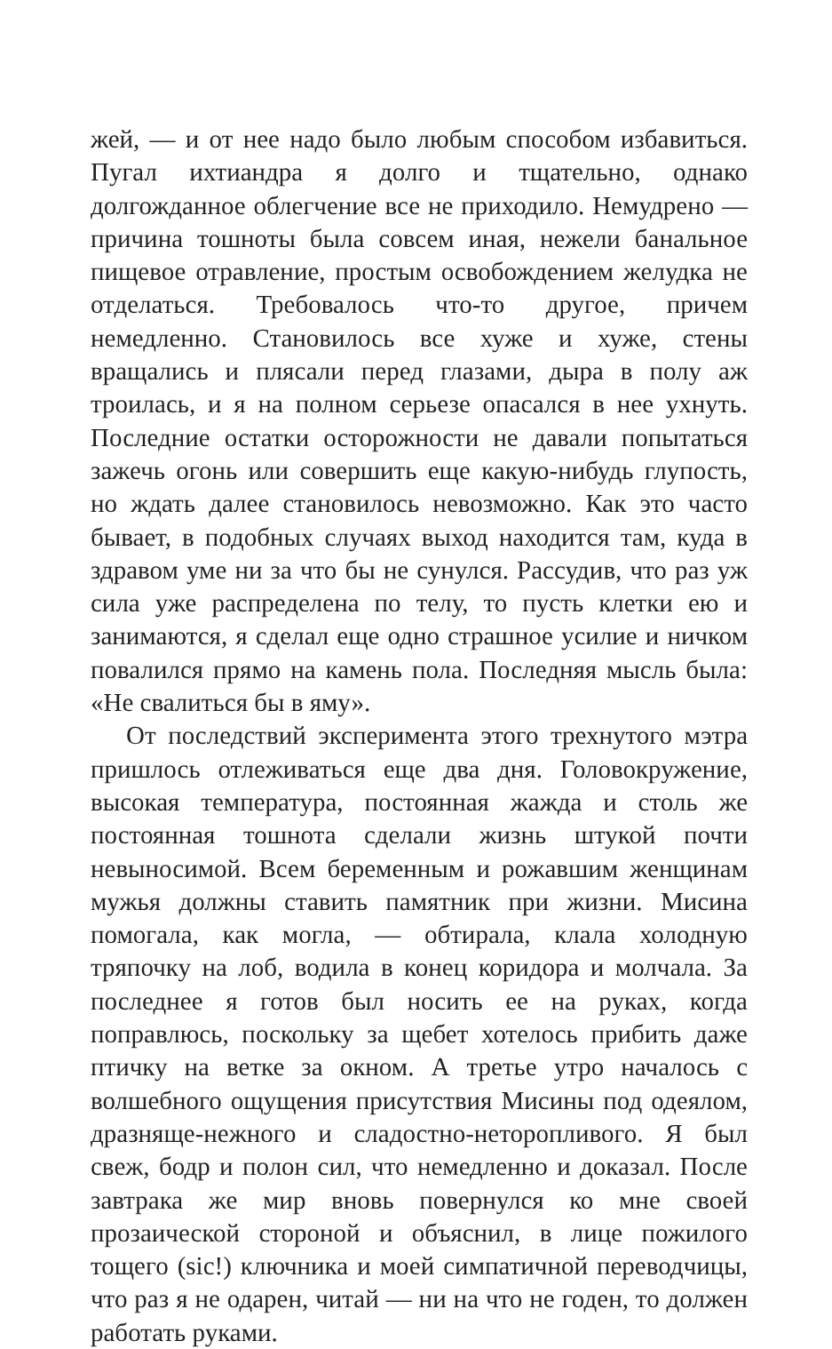жей, — и от нее надо было любым способом избавиться. Пугал ихтиандра я долго и тщательно, однако долгожданное облегчение все не приходило. Немудрено — причина тошноты была совсем иная, нежели банальное пищевое отравление, простым освобождением желудка не отделаться. Требовалось что-то другое, причем немедленно. Становилось все хуже и хуже, стены вращались и плясали перед глазами, дыра в полу аж троилась, и я на полном серьезе опасался в нее ухнуть. Последние остатки осторожности не давали попытаться зажечь огонь или совершить еще какую-нибудь глупость, но ждать далее становилось невозможно. Как это часто бывает, в подобных случаях выход находится там, куда в здравом уме ни за что бы не сунулся. Рассудив, что раз уж сила уже распределена по телу, то пусть клетки ею и занимаются, я сделал еще одно страшное усилие и ничком повалился прямо на камень пола. Последняя мысль была: «Не свалиться бы в яму».
От последствий эксперимента этого трехнутого мэтра пришлось отлеживаться еще два дня. Головокружение, высокая температура, постоянная жажда и столь же постоянная тошнота сделали жизнь штукой почти невыносимой. Всем беременным и рожавшим женщинам мужья должны ставить памятник при жизни. Мисина помогала, как могла, — обтирала, клала холодную тряпочку на лоб, водила в конец коридора и молчала. За последнее я готов был носить ее на руках, когда поправлюсь, поскольку за щебет хотелось прибить даже птичку на ветке за окном. А третье утро началось с волшебного ощущения присутствия Мисины под одеялом, дразняще-нежного и сладостно-неторопливого. Я был свеж, бодр и полон сил, что немедленно и доказал. После завтрака же мир вновь повернулся ко мне своей прозаической стороной и объяснил, в лице пожилого тощего (sic!) ключника и моей симпатичной переводчицы, что раз я не одарен, читай — ни на что не годен, то должен работать руками.